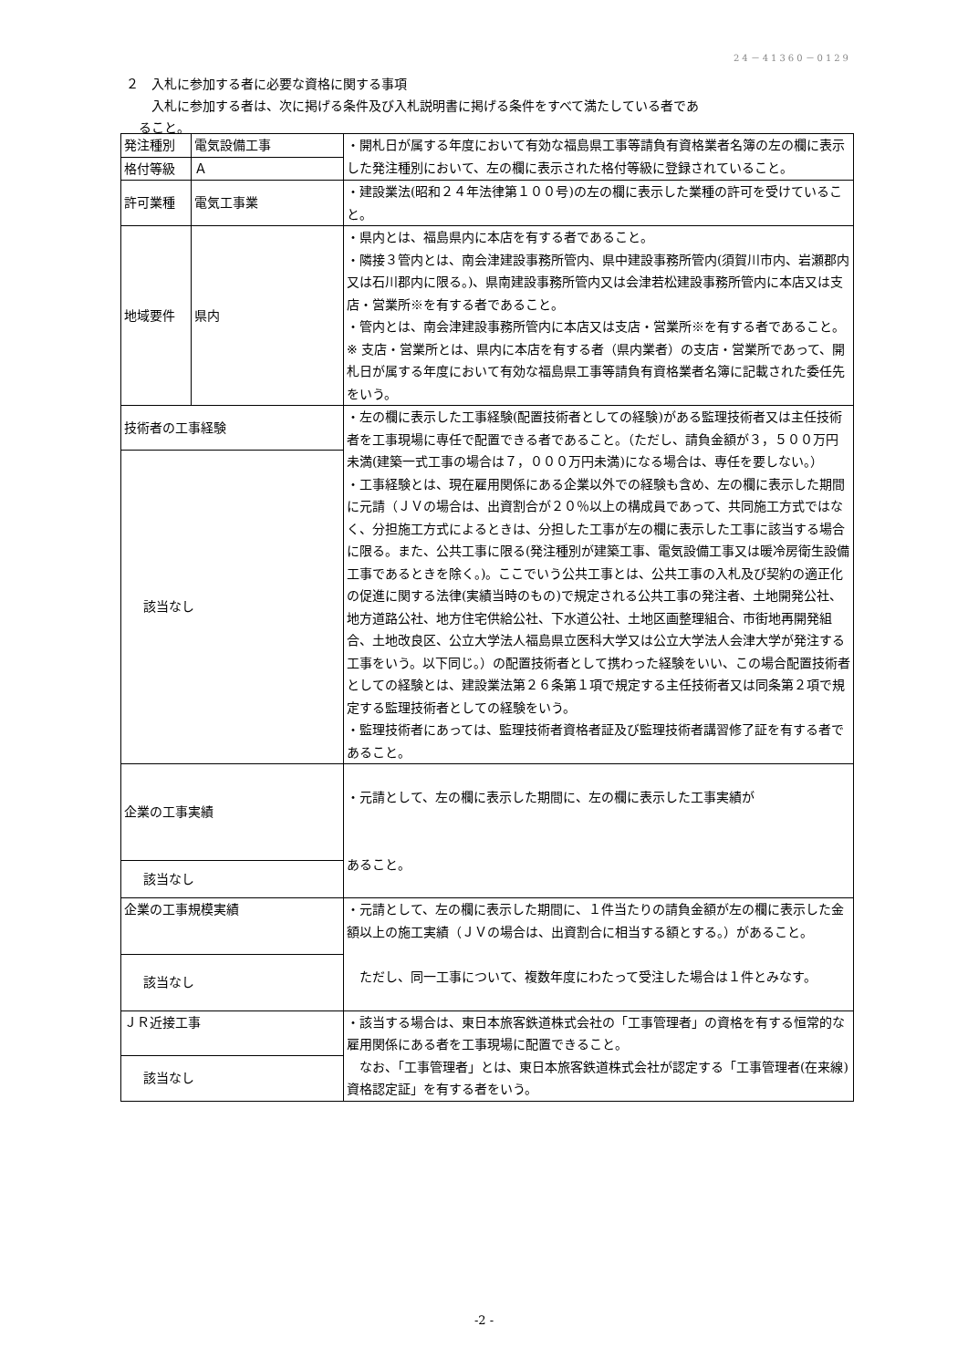24－41360－0129
２　入札に参加する者に必要な資格に関する事項
　　入札に参加する者は、次に掲げる条件及び入札説明書に掲げる条件をすべて満たしている者であ
　ること。
| 発注種別 | 電気設備工事 | ・開札日が属する年度において有効な福島県工事等請負有資格業者名簿の左の欄に表示した発注種別において、左の欄に表示された格付等級に登録されていること。 |
| 格付等級 | Ａ | |
| 許可業種 | 電気工事業 | ・建設業法(昭和２４年法律第１００号)の左の欄に表示した業種の許可を受けていること。 |
| 地域要件 | 県内 | ・県内とは、福島県内に本店を有する者であること。 ・隣接３管内とは、南会津建設事務所管内、県中建設事務所管内(須賀川市内、岩瀬郡内又は石川郡内に限る。)、県南建設事務所管内又は会津若松建設事務所管内に本店又は支店・営業所※を有する者であること。 ・管内とは、南会津建設事務所管内に本店又は支店・営業所※を有する者であること。 ※ 支店・営業所とは、県内に本店を有する者（県内業者）の支店・営業所であって、開札日が属する年度において有効な福島県工事等請負有資格業者名簿に記載された委任先をいう。 |
| 技術者の工事経験 | | ・左の欄に表示した工事経験(配置技術者としての経験)がある監理技術者又は主任技術者を工事現場に専任で配置できる者であること。（ただし、請負金額が３，５００万円未満(建築一式工事の場合は７，０００万円未満)になる場合は、専任を要しない。） ・工事経験とは、現在雇用関係にある企業以外での経験も含め、左の欄に表示した期間に元請（ＪＶの場合は、出資割合が２０％以上の構成員であって、共同施工方式ではなく、分担施工方式によるときは、分担した工事が左の欄に表示した工事に該当する場合に限る。また、公共工事に限る(発注種別が建築工事、電気設備工事又は暖冷房衛生設備工事であるときを除く。)。ここでいう公共工事とは、公共工事の入札及び契約の適正化の促進に関する法律(実績当時のもの)で規定される公共工事の発注者、土地開発公社、地方道路公社、地方住宅供給公社、下水道公社、土地区画整理組合、市街地再開発組合、土地改良区、公立大学法人福島県立医科大学又は公立大学法人会津大学が発注する工事をいう。以下同じ。）の配置技術者として携わった経験をいい、この場合配置技術者としての経験とは、建設業法第２６条第１項で規定する主任技術者又は同条第２項で規定する監理技術者としての経験をいう。 ・監理技術者にあっては、監理技術者資格者証及び監理技術者講習修了証を有する者であること。 |
| 該当なし | | |
| 企業の工事実績 | | ・元請として、左の欄に表示した期間に、左の欄に表示した工事実績が あること。 |
| 該当なし | | |
| 企業の工事規模実績 | | ・元請として、左の欄に表示した期間に、１件当たりの請負金額が左の欄に表示した金額以上の施工実績（ＪＶの場合は、出資割合に相当する額とする。）があること。 ただし、同一工事について、複数年度にわたって受注した場合は１件とみなす。 |
| 該当なし | | |
| ＪＲ近接工事 | | ・該当する場合は、東日本旅客鉄道株式会社の「工事管理者」の資格を有する恒常的な雇用関係にある者を工事現場に配置できること。 なお、「工事管理者」とは、東日本旅客鉄道株式会社が認定する「工事管理者(在来線)資格認定証」を有する者をいう。 |
| 該当なし | | |
-2 -